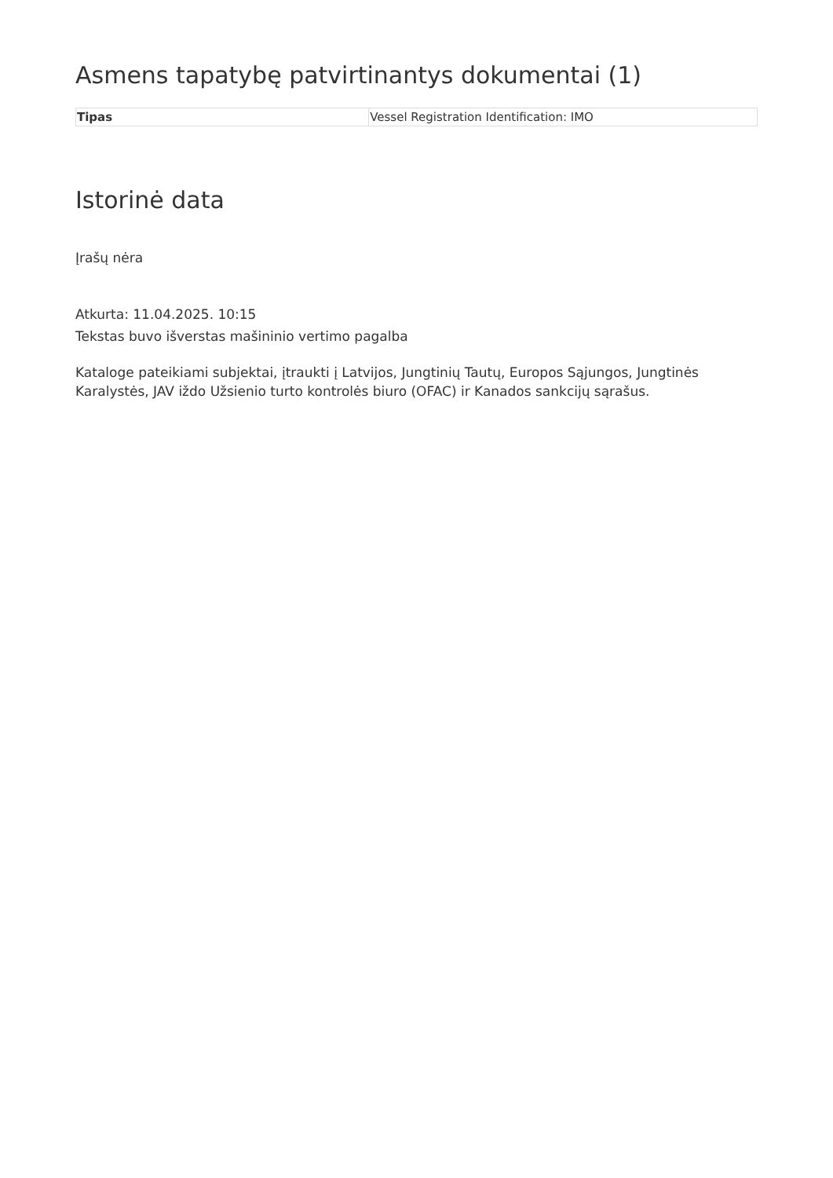Asmens tapatybę patvirtinantys dokumentai (1)
| Tipas | Vessel Registration Identification: IMO |
Istorinė data
Įrašų nėra
Atkurta: 11.04.2025. 10:15
Tekstas buvo išverstas mašininio vertimo pagalba
Kataloge pateikiami subjektai, įtraukti į Latvijos, Jungtinių Tautų, Europos Sąjungos, Jungtinės Karalystės, JAV iždo Užsienio turto kontrolės biuro (OFAC) ir Kanados sankcijų sąrašus.